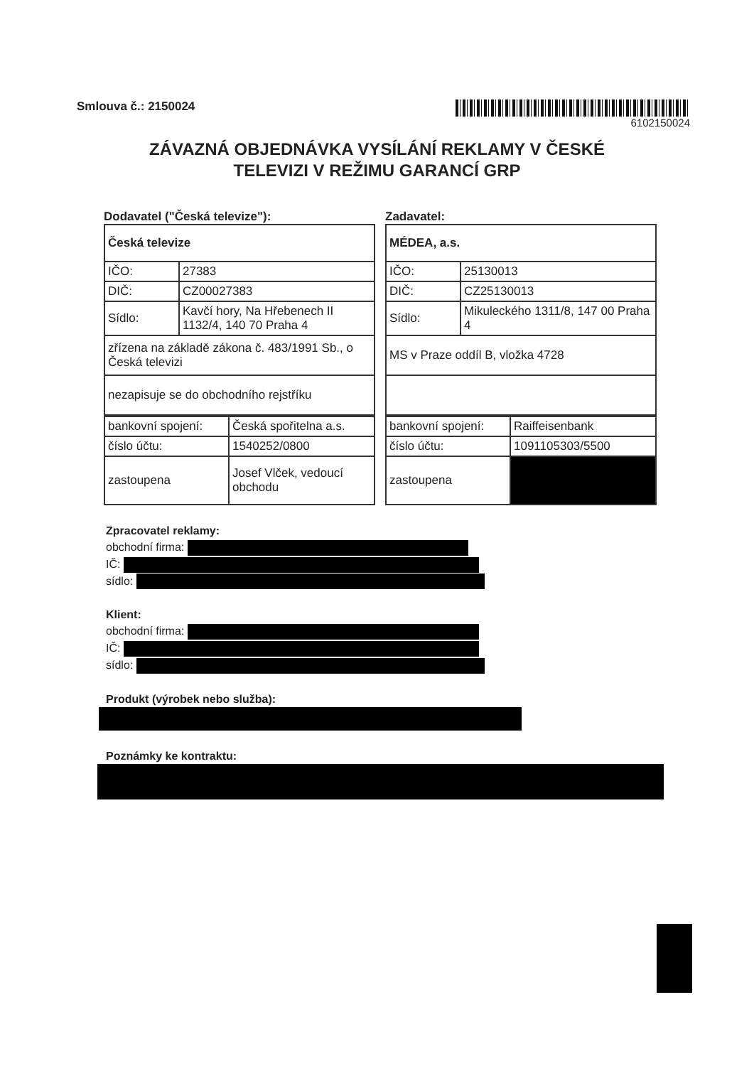Smlouva č.: 2150024 6102150024
ZÁVAZNÁ OBJEDNÁVKA VYSÍLÁNÍ REKLAMY V ČESKÉ
TELEVIZI V REŽIMU GARANCÍ GRP
Dodavatel ("Česká televize"):
| Česká televize | |
| IČO: | 27383 |
| DIČ: | CZ00027383 |
| Sídlo: | Kavčí hory, Na Hřebenech II 1132/4, 140 70 Praha 4 |
| zřízena na základě zákona č. 483/1991 Sb., o Česká televizi | |
| nezapisuje se do obchodního rejstříku | |
| bankovní spojení: | Česká spořitelna a.s. |
| číslo účtu: | 1540252/0800 |
| zastoupena | Josef Vlček, vedoucí obchodu |
Zadavatel:
| MÉDEA, a.s. | |
| IČO: | 25130013 |
| DIČ: | CZ25130013 |
| Sídlo: | Mikuleckého 1311/8, 147 00 Praha 4 |
| MS v Praze oddíl B, vložka 4728 | |
| bankovní spojení: | Raiffeisenbank |
| číslo účtu: | 1091105303/5500 |
| zastoupena | |
Zpracovatel reklamy:
obchodní firma:
IČ:
sídlo:
Klient:
obchodní firma:
IČ:
sídlo:
Produkt (výrobek nebo služba):
Poznámky ke kontraktu: